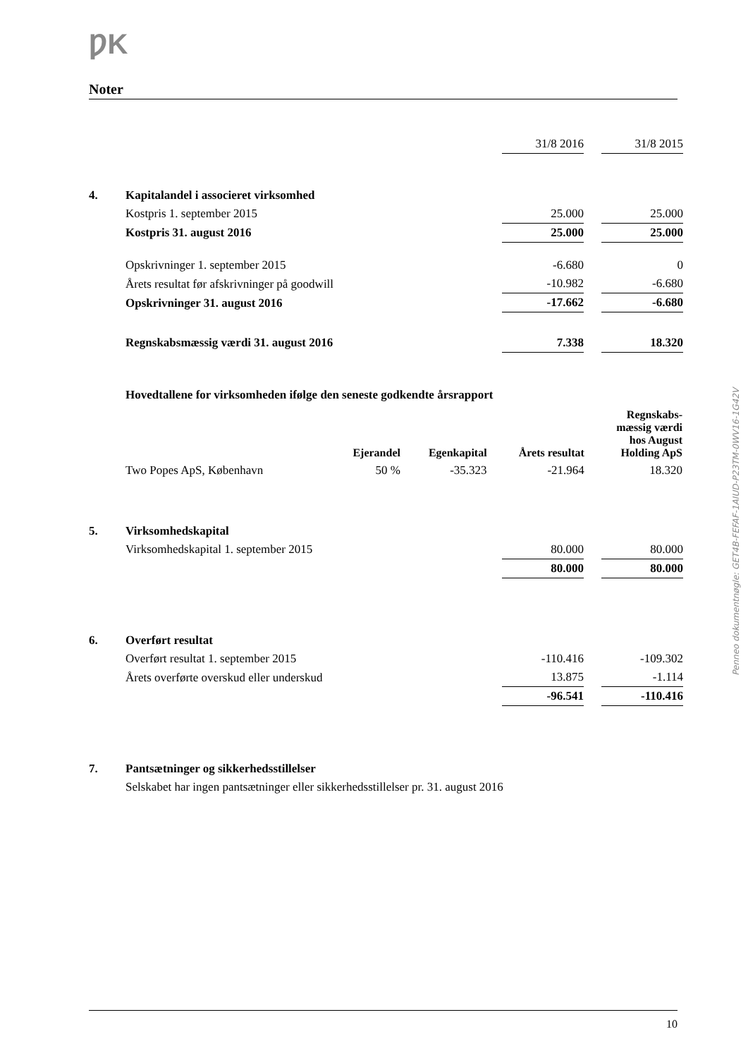ǷK
Noter
| | | 31/8 2016 | | 31/8 2015 |
| 4. | Kapitalandel i associeret virksomhed | | | |
| | Kostpris 1. september 2015 | 25.000 | | 25.000 |
| | Kostpris 31. august 2016 | 25.000 | | 25.000 |
| | Opskrivninger 1. september 2015 | -6.680 | | 0 |
| | Årets resultat før afskrivninger på goodwill | -10.982 | | -6.680 |
| | Opskrivninger 31. august 2016 | -17.662 | | -6.680 |
| | Regnskabsmæssig værdi 31. august 2016 | 7.338 | | 18.320 |
Hovedtallene for virksomheden ifølge den seneste godkendte årsrapport
| | Ejerandel | Egenkapital | Årets resultat | Regnskabs- mæssig værdi hos August Holding ApS |
| Two Popes ApS, København | 50 % | -35.323 | -21.964 | 18.320 |
| 5. | Virksomhedskapital | | | |
| | Virksomhedskapital 1. september 2015 | 80.000 | | 80.000 |
| | | 80.000 | | 80.000 |
| 6. | Overført resultat | | | |
| | Overført resultat 1. september 2015 | -110.416 | | -109.302 |
| | Årets overførte overskud eller underskud | 13.875 | | -1.114 |
| | | -96.541 | | -110.416 |
| 7. | Pantsætninger og sikkerhedsstillelser | | | |
| | Selskabet har ingen pantsætninger eller sikkerhedsstillelser pr. 31. august 2016 | | | |
Penneo dokumentnøgle: GET4B-FEFAF-1AIUD-P23TM-0WV16-1G42V
10